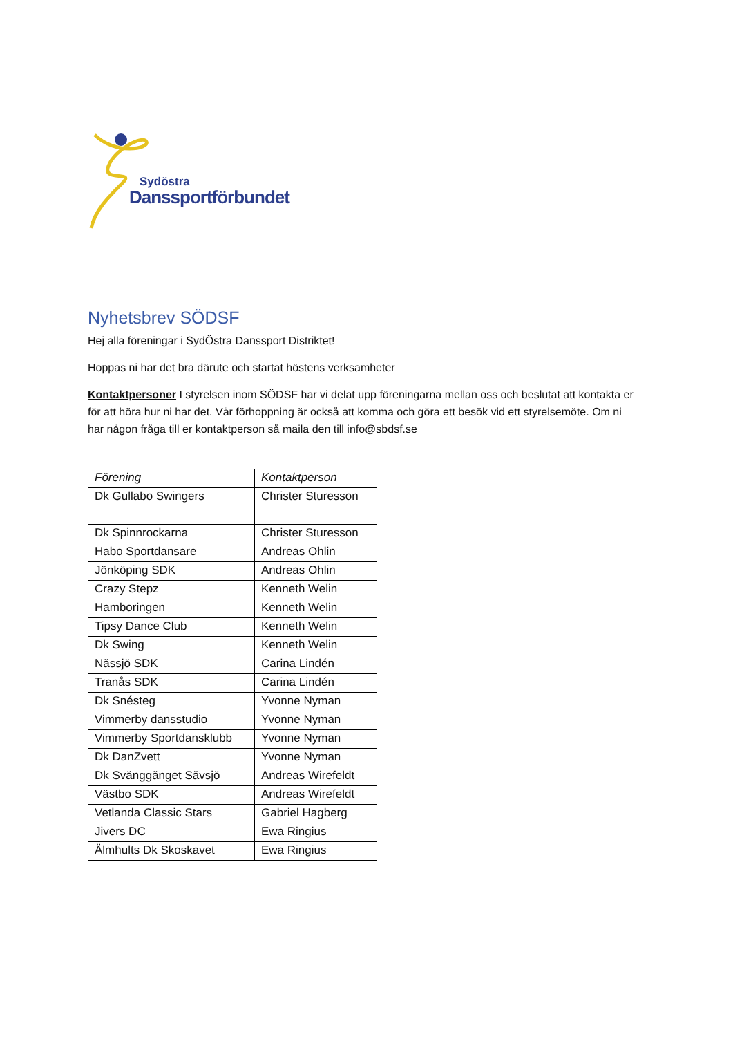Sydöstra
Danssportförbundet
Nyhetsbrev SÖDSF
Hej alla föreningar i SydÖstra Danssport Distriktet!
Hoppas ni har det bra därute och startat höstens verksamheter
Kontaktpersoner I styrelsen inom SÖDSF har vi delat upp föreningarna mellan oss och beslutat att kontakta er för att höra hur ni har det. Vår förhoppning är också att komma och göra ett besök vid ett styrelsemöte. Om ni har någon fråga till er kontaktperson så maila den till info@sbdsf.se
| Förening | Kontaktperson |
| --- | --- |
| Dk Gullabo Swingers | Christer Sturesson |
| Dk Spinnrockarna | Christer Sturesson |
| Habo Sportdansare | Andreas Ohlin |
| Jönköping SDK | Andreas Ohlin |
| Crazy Stepz | Kenneth Welin |
| Hamboringen | Kenneth Welin |
| Tipsy Dance Club | Kenneth Welin |
| Dk Swing | Kenneth Welin |
| Nässjö SDK | Carina Lindén |
| Tranås SDK | Carina Lindén |
| Dk Snésteg | Yvonne Nyman |
| Vimmerby dansstudio | Yvonne Nyman |
| Vimmerby Sportdansklubb | Yvonne Nyman |
| Dk DanZvett | Yvonne Nyman |
| Dk Svänggänget Sävsjö | Andreas Wirefeldt |
| Västbo SDK | Andreas Wirefeldt |
| Vetlanda Classic Stars | Gabriel Hagberg |
| Jivers DC | Ewa Ringius |
| Älmhults Dk Skoskavet | Ewa Ringius |